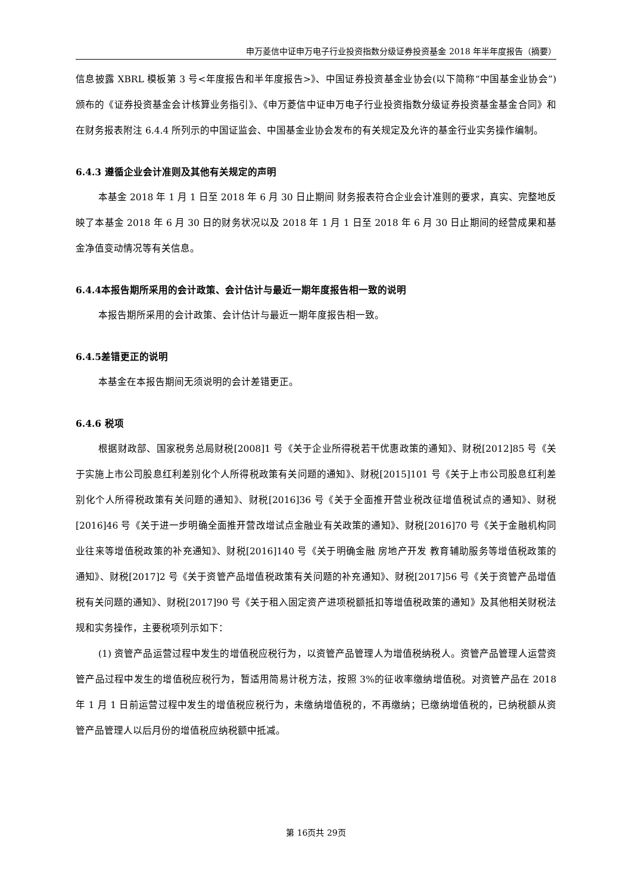申万菱信中证申万电子行业投资指数分级证券投资基金 2018 年半年度报告（摘要）
信息披露 XBRL 模板第 3 号<年度报告和半年度报告>》、中国证券投资基金业协会(以下简称“中国基金业协会”)颁布的《证券投资基金会计核算业务指引》、《申万菱信中证申万电子行业投资指数分级证券投资基金基金合同》和在财务报表附注 6.4.4 所列示的中国证监会、中国基金业协会发布的有关规定及允许的基金行业实务操作编制。
6.4.3 遵循企业会计准则及其他有关规定的声明
本基金 2018 年 1 月 1 日至 2018 年 6 月 30 日止期间 财务报表符合企业会计准则的要求，真实、完整地反映了本基金 2018 年 6 月 30 日的财务状况以及 2018 年 1 月 1 日至 2018 年 6 月 30 日止期间的经营成果和基金净值变动情况等有关信息。
6.4.4本报告期所采用的会计政策、会计估计与最近一期年度报告相一致的说明
本报告期所采用的会计政策、会计估计与最近一期年度报告相一致。
6.4.5差错更正的说明
本基金在本报告期间无须说明的会计差错更正。
6.4.6 税项
根据财政部、国家税务总局财税[2008]1 号《关于企业所得税若干优惠政策的通知》、财税[2012]85 号《关于实施上市公司股息红利差别化个人所得税政策有关问题的通知》、财税[2015]101 号《关于上市公司股息红利差别化个人所得税政策有关问题的通知》、财税[2016]36 号《关于全面推开营业税改征增值税试点的通知》、财税[2016]46 号《关于进一步明确全面推开营改增试点金融业有关政策的通知》、财税[2016]70 号《关于金融机构同业往来等增值税政策的补充通知》、财税[2016]140 号《关于明确金融 房地产开发 教育辅助服务等增值税政策的通知》、财税[2017]2 号《关于资管产品增值税政策有关问题的补充通知》、财税[2017]56 号《关于资管产品增值税有关问题的通知》、财税[2017]90 号《关于租入固定资产进项税额抵扣等增值税政策的通知》及其他相关财税法规和实务操作，主要税项列示如下：
(1) 资管产品运营过程中发生的增值税应税行为，以资管产品管理人为增值税纳税人。资管产品管理人运营资管产品过程中发生的增值税应税行为，暂适用简易计税方法，按照 3%的征收率缴纳增值税。对资管产品在 2018 年 1 月 1 日前运营过程中发生的增值税应税行为，未缴纳增值税的，不再缴纳；已缴纳增值税的，已纳税额从资管产品管理人以后月份的增值税应纳税额中抵减。
第 16页共 29页